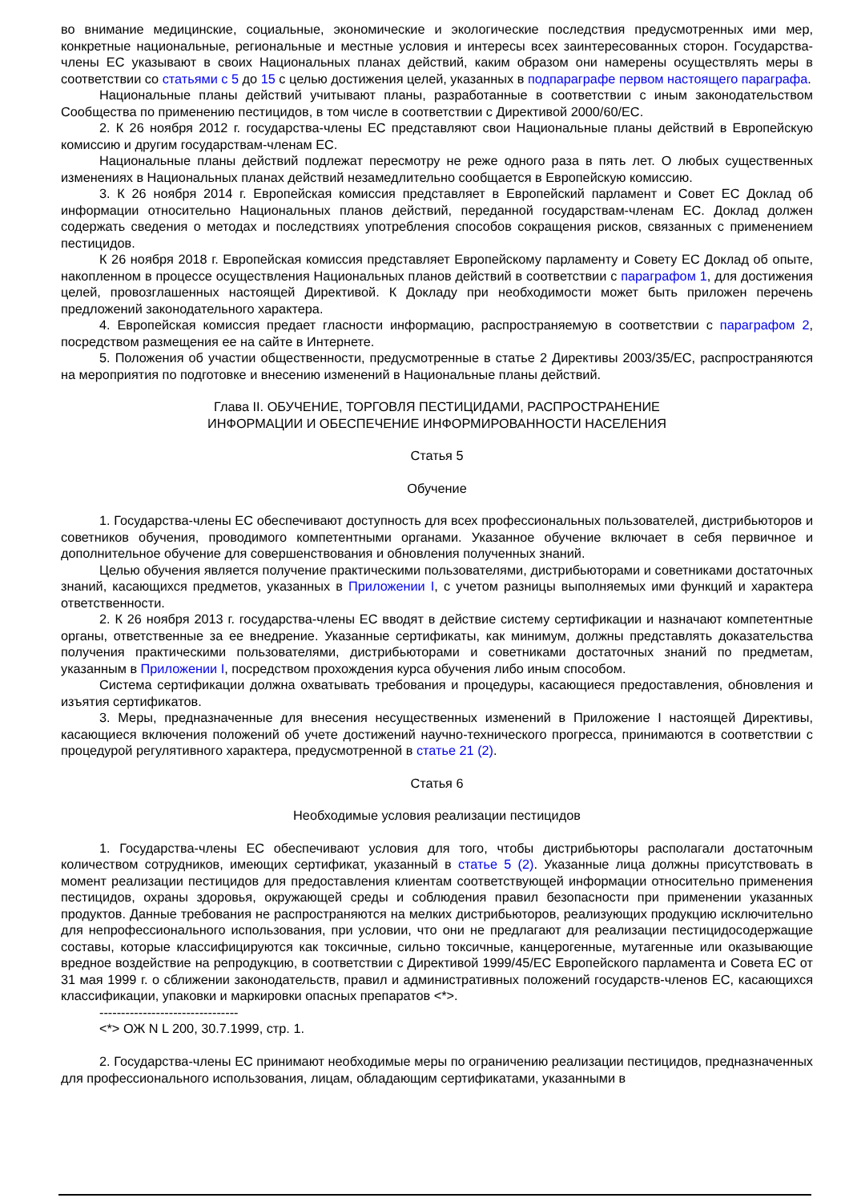во внимание медицинские, социальные, экономические и экологические последствия предусмотренных ими мер, конкретные национальные, региональные и местные условия и интересы всех заинтересованных сторон. Государства-члены ЕС указывают в своих Национальных планах действий, каким образом они намерены осуществлять меры в соответствии со статьями с 5 до 15 с целью достижения целей, указанных в подпараграфе первом настоящего параграфа.
Национальные планы действий учитывают планы, разработанные в соответствии с иным законодательством Сообщества по применению пестицидов, в том числе в соответствии с Директивой 2000/60/ЕС.
2. К 26 ноября 2012 г. государства-члены ЕС представляют свои Национальные планы действий в Европейскую комиссию и другим государствам-членам ЕС.
Национальные планы действий подлежат пересмотру не реже одного раза в пять лет. О любых существенных изменениях в Национальных планах действий незамедлительно сообщается в Европейскую комиссию.
3. К 26 ноября 2014 г. Европейская комиссия представляет в Европейский парламент и Совет ЕС Доклад об информации относительно Национальных планов действий, переданной государствам-членам ЕС. Доклад должен содержать сведения о методах и последствиях употребления способов сокращения рисков, связанных с применением пестицидов.
К 26 ноября 2018 г. Европейская комиссия представляет Европейскому парламенту и Совету ЕС Доклад об опыте, накопленном в процессе осуществления Национальных планов действий в соответствии с параграфом 1, для достижения целей, провозглашенных настоящей Директивой. К Докладу при необходимости может быть приложен перечень предложений законодательного характера.
4. Европейская комиссия предает гласности информацию, распространяемую в соответствии с параграфом 2, посредством размещения ее на сайте в Интернете.
5. Положения об участии общественности, предусмотренные в статье 2 Директивы 2003/35/ЕС, распространяются на мероприятия по подготовке и внесению изменений в Национальные планы действий.
Глава II. ОБУЧЕНИЕ, ТОРГОВЛЯ ПЕСТИЦИДАМИ, РАСПРОСТРАНЕНИЕ
ИНФОРМАЦИИ И ОБЕСПЕЧЕНИЕ ИНФОРМИРОВАННОСТИ НАСЕЛЕНИЯ
Статья 5
Обучение
1. Государства-члены ЕС обеспечивают доступность для всех профессиональных пользователей, дистрибьюторов и советников обучения, проводимого компетентными органами. Указанное обучение включает в себя первичное и дополнительное обучение для совершенствования и обновления полученных знаний.
Целью обучения является получение практическими пользователями, дистрибьюторами и советниками достаточных знаний, касающихся предметов, указанных в Приложении I, с учетом разницы выполняемых ими функций и характера ответственности.
2. К 26 ноября 2013 г. государства-члены ЕС вводят в действие систему сертификации и назначают компетентные органы, ответственные за ее внедрение. Указанные сертификаты, как минимум, должны представлять доказательства получения практическими пользователями, дистрибьюторами и советниками достаточных знаний по предметам, указанным в Приложении I, посредством прохождения курса обучения либо иным способом.
Система сертификации должна охватывать требования и процедуры, касающиеся предоставления, обновления и изъятия сертификатов.
3. Меры, предназначенные для внесения несущественных изменений в Приложение I настоящей Директивы, касающиеся включения положений об учете достижений научно-технического прогресса, принимаются в соответствии с процедурой регулятивного характера, предусмотренной в статье 21 (2).
Статья 6
Необходимые условия реализации пестицидов
1. Государства-члены ЕС обеспечивают условия для того, чтобы дистрибьюторы располагали достаточным количеством сотрудников, имеющих сертификат, указанный в статье 5 (2). Указанные лица должны присутствовать в момент реализации пестицидов для предоставления клиентам соответствующей информации относительно применения пестицидов, охраны здоровья, окружающей среды и соблюдения правил безопасности при применении указанных продуктов. Данные требования не распространяются на мелких дистрибьюторов, реализующих продукцию исключительно для непрофессионального использования, при условии, что они не предлагают для реализации пестицидосодержащие составы, которые классифицируются как токсичные, сильно токсичные, канцерогенные, мутагенные или оказывающие вредное воздействие на репродукцию, в соответствии с Директивой 1999/45/ЕС Европейского парламента и Совета ЕС от 31 мая 1999 г. о сближении законодательств, правил и административных положений государств-членов ЕС, касающихся классификации, упаковки и маркировки опасных препаратов <*>.
--------------------------------
<*> ОЖ N L 200, 30.7.1999, стр. 1.
2. Государства-члены ЕС принимают необходимые меры по ограничению реализации пестицидов, предназначенных для профессионального использования, лицам, обладающим сертификатами, указанными в